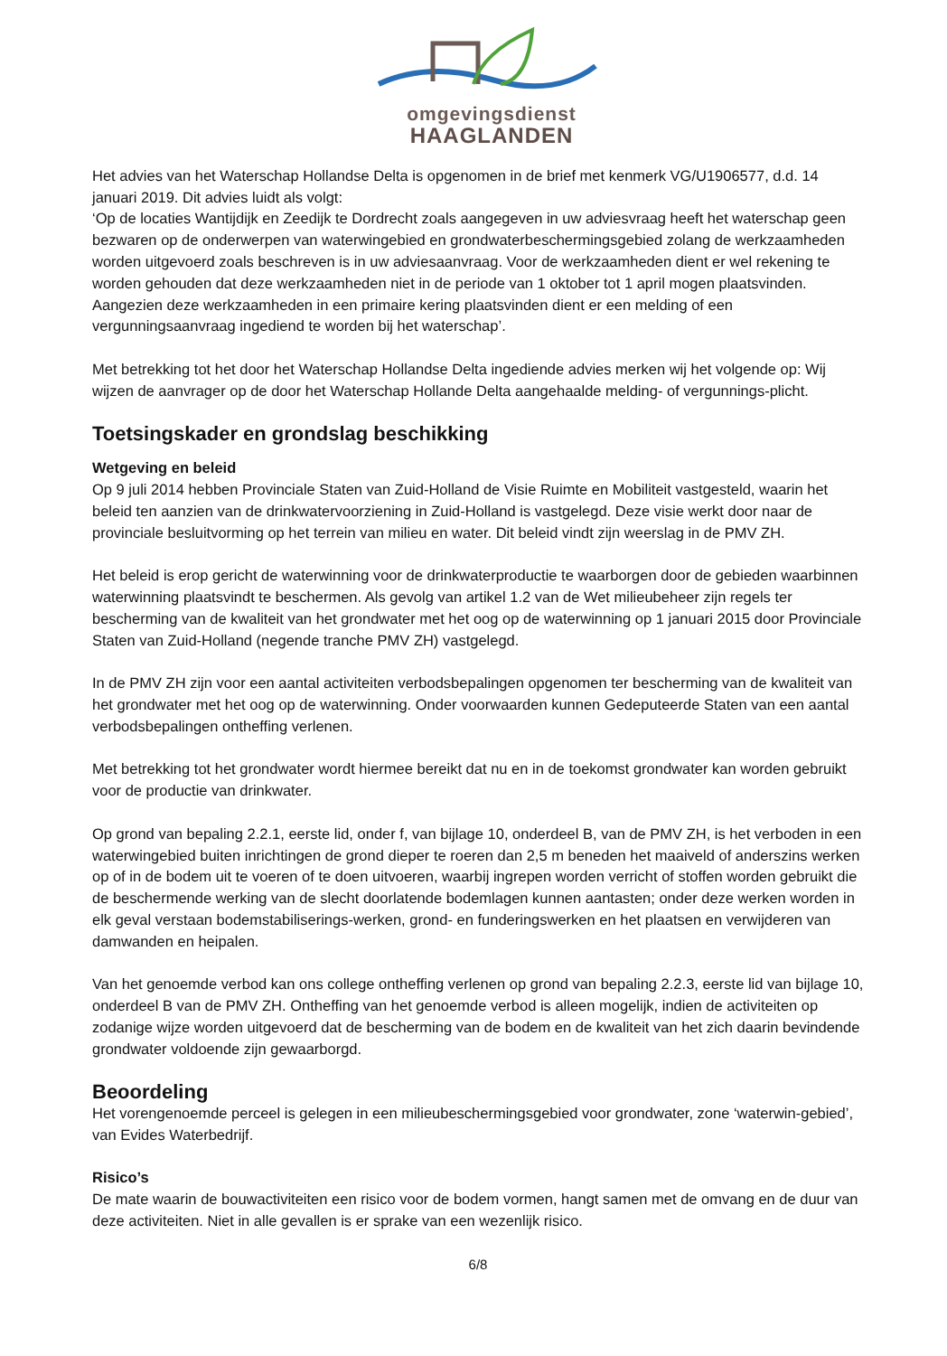omgevingsdienst
HAAGLANDEN
Het advies van het Waterschap Hollandse Delta is opgenomen in de brief met kenmerk VG/U1906577, d.d. 14 januari 2019. Dit advies luidt als volgt:
‘Op de locaties Wantijdijk en Zeedijk te Dordrecht zoals aangegeven in uw adviesvraag heeft het waterschap geen bezwaren op de onderwerpen van waterwingebied en grondwaterbeschermingsgebied zolang de werkzaamheden worden uitgevoerd zoals beschreven is in uw adviesaanvraag. Voor de werkzaamheden dient er wel rekening te worden gehouden dat deze werkzaamheden niet in de periode van 1 oktober tot 1 april mogen plaatsvinden. Aangezien deze werkzaamheden in een primaire kering plaatsvinden dient er een melding of een vergunningsaanvraag ingediend te worden bij het waterschap’.
Met betrekking tot het door het Waterschap Hollandse Delta ingediende advies merken wij het volgende op: Wij wijzen de aanvrager op de door het Waterschap Hollande Delta aangehaalde melding- of vergunnings-plicht.
Toetsingskader en grondslag beschikking
Wetgeving en beleid
Op 9 juli 2014 hebben Provinciale Staten van Zuid-Holland de Visie Ruimte en Mobiliteit vastgesteld, waarin het beleid ten aanzien van de drinkwatervoorziening in Zuid-Holland is vastgelegd. Deze visie werkt door naar de provinciale besluitvorming op het terrein van milieu en water. Dit beleid vindt zijn weerslag in de PMV ZH.
Het beleid is erop gericht de waterwinning voor de drinkwaterproductie te waarborgen door de gebieden waarbinnen waterwinning plaatsvindt te beschermen. Als gevolg van artikel 1.2 van de Wet milieubeheer zijn regels ter bescherming van de kwaliteit van het grondwater met het oog op de waterwinning op 1 januari 2015 door Provinciale Staten van Zuid-Holland (negende tranche PMV ZH) vastgelegd.
In de PMV ZH zijn voor een aantal activiteiten verbodsbepalingen opgenomen ter bescherming van de kwaliteit van het grondwater met het oog op de waterwinning. Onder voorwaarden kunnen Gedeputeerde Staten van een aantal verbodsbepalingen ontheffing verlenen.
Met betrekking tot het grondwater wordt hiermee bereikt dat nu en in de toekomst grondwater kan worden gebruikt voor de productie van drinkwater.
Op grond van bepaling 2.2.1, eerste lid, onder f, van bijlage 10, onderdeel B, van de PMV ZH, is het verboden in een waterwingebied buiten inrichtingen de grond dieper te roeren dan 2,5 m beneden het maaiveld of anderszins werken op of in de bodem uit te voeren of te doen uitvoeren, waarbij ingrepen worden verricht of stoffen worden gebruikt die de beschermende werking van de slecht doorlatende bodemlagen kunnen aantasten; onder deze werken worden in elk geval verstaan bodemstabiliserings-werken, grond- en funderingswerken en het plaatsen en verwijderen van damwanden en heipalen.
Van het genoemde verbod kan ons college ontheffing verlenen op grond van bepaling 2.2.3, eerste lid van bijlage 10, onderdeel B van de PMV ZH. Ontheffing van het genoemde verbod is alleen mogelijk, indien de activiteiten op zodanige wijze worden uitgevoerd dat de bescherming van de bodem en de kwaliteit van het zich daarin bevindende grondwater voldoende zijn gewaarborgd.
Beoordeling
Het vorengenoemde perceel is gelegen in een milieubeschermingsgebied voor grondwater, zone ‘waterwin-gebied’, van Evides Waterbedrijf.
Risico’s
De mate waarin de bouwactiviteiten een risico voor de bodem vormen, hangt samen met de omvang en de duur van deze activiteiten. Niet in alle gevallen is er sprake van een wezenlijk risico.
6/8